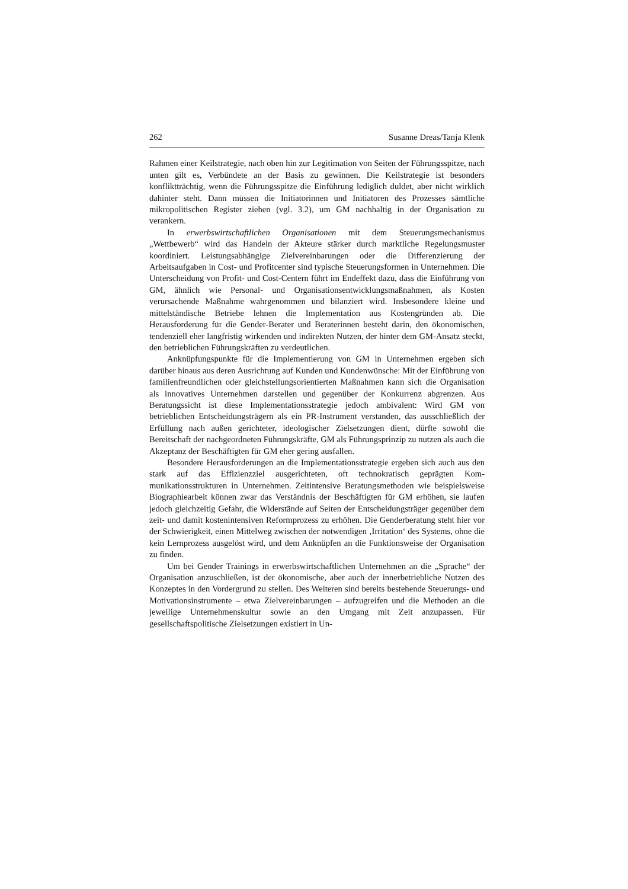262 Susanne Dreas/Tanja Klenk
Rahmen einer Keilstrategie, nach oben hin zur Legitimation von Seiten der Führungs­spitze, nach unten gilt es, Verbündete an der Basis zu gewinnen. Die Keilstrategie ist besonders konfliktträchtig, wenn die Führungsspitze die Einführung lediglich duldet, aber nicht wirklich dahinter steht. Dann müssen die Initiatorinnen und Initiatoren des Prozesses sämtliche mikropolitischen Register ziehen (vgl. 3.2), um GM nachhaltig in der Organisation zu verankern.
In erwerbswirtschaftlichen Organisationen mit dem Steuerungsmechanismus „Wettbewerb“ wird das Handeln der Akteure stärker durch marktliche Regelungsmus­ter koordiniert. Leistungsabhängige Zielvereinbarungen oder die Differenzierung der Arbeitsaufgaben in Cost- und Profitcenter sind typische Steuerungsformen in Unter­nehmen. Die Unterscheidung von Profit- und Cost-Centern führt im Endeffekt dazu, dass die Einführung von GM, ähnlich wie Personal- und Organisationsentwicklungs­maßnahmen, als Kosten verursachende Maßnahme wahrgenommen und bilanziert wird. Insbesondere kleine und mittelständische Betriebe lehnen die Implementation aus Kostengründen ab. Die Herausforderung für die Gender-Berater und Beraterinnen besteht darin, den ökonomischen, tendenziell eher langfristig wirkenden und indirek­ten Nutzen, der hinter dem GM-Ansatz steckt, den betrieblichen Führungskräften zu verdeutlichen.
Anknüpfungspunkte für die Implementierung von GM in Unternehmen ergeben sich darüber hinaus aus deren Ausrichtung auf Kunden und Kundenwünsche: Mit der Einführung von familienfreundlichen oder gleichstellungsorientierten Maßnahmen kann sich die Organisation als innovatives Unternehmen darstellen und gegenüber der Konkurrenz abgrenzen. Aus Beratungssicht ist diese Implementationsstrategie jedoch ambivalent: Wird GM von betrieblichen Entscheidungsträgern als ein PR-Instrument verstanden, das ausschließlich der Erfüllung nach außen gerichteter, ideologischer Zielsetzungen dient, dürfte sowohl die Bereitschaft der nachgeordneten Führungskräf­te, GM als Führungsprinzip zu nutzen als auch die Akzeptanz der Beschäftigten für GM eher gering ausfallen.
Besondere Herausforderungen an die Implementationsstrategie ergeben sich auch aus den stark auf das Effizienzziel ausgerichteten, oft technokratisch geprägten Kom­munikationsstrukturen in Unternehmen. Zeitintensive Beratungsmethoden wie bei­spielsweise Biographiearbeit können zwar das Verständnis der Beschäftigten für GM erhöhen, sie laufen jedoch gleichzeitig Gefahr, die Widerstände auf Seiten der Ent­scheidungsträger gegenüber dem zeit- und damit kostenintensiven Reformprozess zu erhöhen. Die Genderberatung steht hier vor der Schwierigkeit, einen Mittelweg zwi­schen der notwendigen ‚Irritation‘ des Systems, ohne die kein Lernprozess ausgelöst wird, und dem Anknüpfen an die Funktionsweise der Organisation zu finden.
Um bei Gender Trainings in erwerbswirtschaftlichen Unternehmen an die „Spra­che“ der Organisation anzuschließen, ist der ökonomische, aber auch der innerbetrieb­liche Nutzen des Konzeptes in den Vordergrund zu stellen. Des Weiteren sind bereits bestehende Steuerungs- und Motivationsinstrumente – etwa Zielvereinbarungen – auf­zugreifen und die Methoden an die jeweilige Unternehmenskultur sowie an den Um­gang mit Zeit anzupassen. Für gesellschaftspolitische Zielsetzungen existiert in Un-